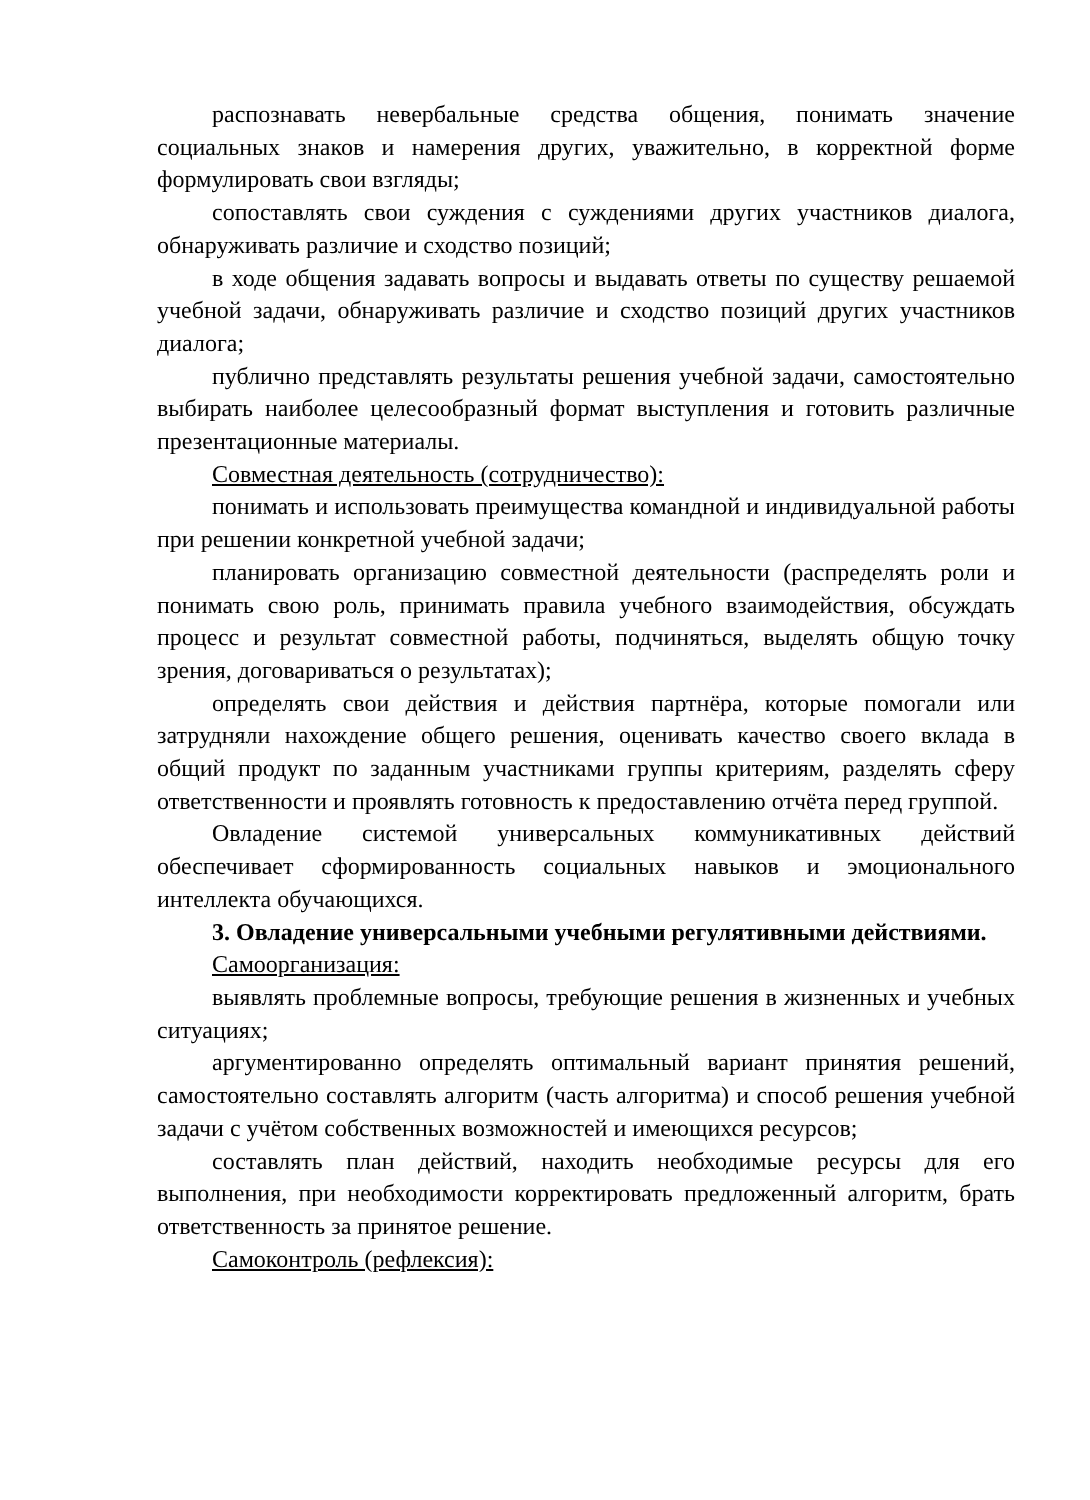распознавать невербальные средства общения, понимать значение социальных знаков и намерения других, уважительно, в корректной форме формулировать свои взгляды;
сопоставлять свои суждения с суждениями других участников диалога, обнаруживать различие и сходство позиций;
в ходе общения задавать вопросы и выдавать ответы по существу решаемой учебной задачи, обнаруживать различие и сходство позиций других участников диалога;
публично представлять результаты решения учебной задачи, самостоятельно выбирать наиболее целесообразный формат выступления и готовить различные презентационные материалы.
Совместная деятельность (сотрудничество):
понимать и использовать преимущества командной и индивидуальной работы при решении конкретной учебной задачи;
планировать организацию совместной деятельности (распределять роли и понимать свою роль, принимать правила учебного взаимодействия, обсуждать процесс и результат совместной работы, подчиняться, выделять общую точку зрения, договариваться о результатах);
определять свои действия и действия партнёра, которые помогали или затрудняли нахождение общего решения, оценивать качество своего вклада в общий продукт по заданным участниками группы критериям, разделять сферу ответственности и проявлять готовность к предоставлению отчёта перед группой.
Овладение системой универсальных коммуникативных действий обеспечивает сформированность социальных навыков и эмоционального интеллекта обучающихся.
3. Овладение универсальными учебными регулятивными действиями.
Самоорганизация:
выявлять проблемные вопросы, требующие решения в жизненных и учебных ситуациях;
аргументированно определять оптимальный вариант принятия решений, самостоятельно составлять алгоритм (часть алгоритма) и способ решения учебной задачи с учётом собственных возможностей и имеющихся ресурсов;
составлять план действий, находить необходимые ресурсы для его выполнения, при необходимости корректировать предложенный алгоритм, брать ответственность за принятое решение.
Самоконтроль (рефлексия):